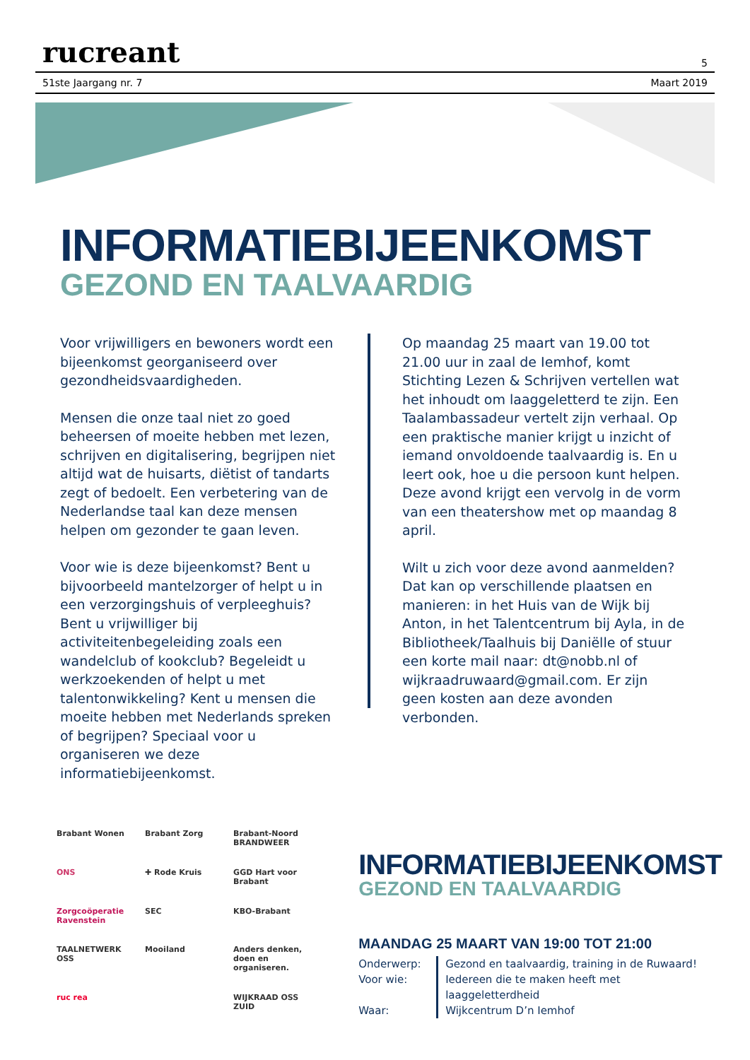rucreant 5
51ste Jaargang nr. 7 Maart 2019
INFORMATIEBIJEENKOMST
GEZOND EN TAALVAARDIG
Voor vrijwilligers en bewoners wordt een bijeenkomst georganiseerd over gezondheidsvaardigheden.
Mensen die onze taal niet zo goed beheersen of moeite hebben met lezen, schrijven en digitalisering, begrijpen niet altijd wat de huisarts, diëtist of tandarts zegt of bedoelt. Een verbetering van de Nederlandse taal kan deze mensen helpen om gezonder te gaan leven.
Voor wie is deze bijeenkomst? Bent u bijvoorbeeld mantelzorger of helpt u in een verzorgingshuis of verpleeghuis? Bent u vrijwilliger bij activiteitenbegeleiding zoals een wandelclub of kookclub? Begeleidt u werkzoekenden of helpt u met talentonwikkeling? Kent u mensen die moeite hebben met Nederlands spreken of begrijpen? Speciaal voor u organiseren we deze informatiebijeenkomst.
Op maandag 25 maart van 19.00 tot 21.00 uur in zaal de Iemhof, komt Stichting Lezen & Schrijven vertellen wat het inhoudt om laaggeletterd te zijn. Een Taalambassadeur vertelt zijn verhaal. Op een praktische manier krijgt u inzicht of iemand onvoldoende taalvaardig is. En u leert ook, hoe u die persoon kunt helpen. Deze avond krijgt een vervolg in de vorm van een theatershow met op maandag 8 april.
Wilt u zich voor deze avond aanmelden? Dat kan op verschillende plaatsen en manieren: in het Huis van de Wijk bij Anton, in het Talentcentrum bij Ayla, in de Bibliotheek/Taalhuis bij Daniëlle of stuur een korte mail naar: dt@nobb.nl of wijkraadruwaard@gmail.com. Er zijn geen kosten aan deze avonden verbonden.
Brabant Wonen
Brabant Zorg
Brabant-Noord BRANDWEER
ONS
✚ Rode Kruis
GGD Hart voor Brabant
Zorgcoöperatie Ravenstein
SEC
KBO-Brabant
TAALNETWERK OSS
Mooiland
Anders denken, doen en organiseren.
ruc rea
WIJKRAAD OSS ZUID
INFORMATIEBIJEENKOMST
GEZOND EN TAALVAARDIG
MAANDAG 25 MAART VAN 19:00 TOT 21:00
Onderwerp:
Voor wie:
Waar:
Gezond en taalvaardig, training in de Ruwaard!
Iedereen die te maken heeft met laaggeletterdheid
Wijkcentrum D’n Iemhof